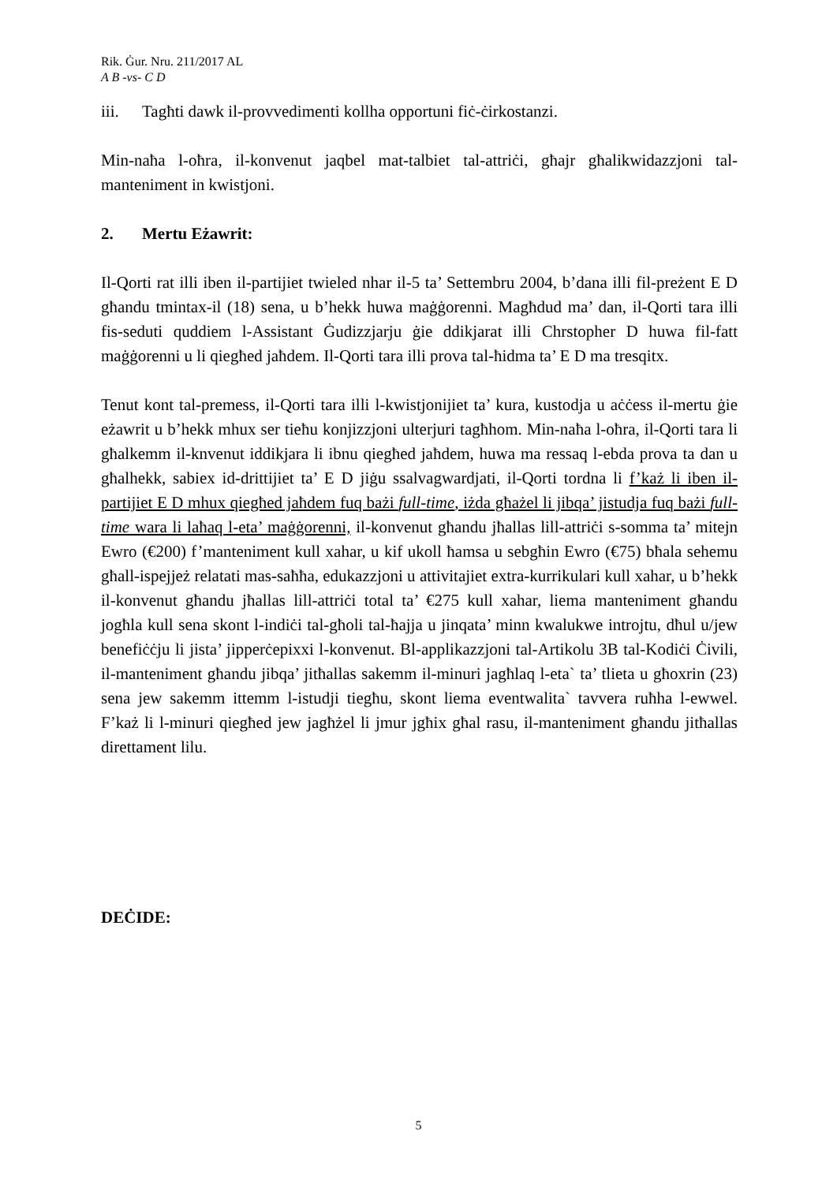Rik. Ġur. Nru. 211/2017 AL
A B -vs- C D
iii. Tagħti dawk il-provvedimenti kollha opportuni fiċ-ċirkostanzi.
Min-naħa l-oħra, il-konvenut jaqbel mat-talbiet tal-attriċi, għajr għalikwidazzjoni tal-manteniment in kwistjoni.
2. Mertu Eżawrit:
Il-Qorti rat illi iben il-partijiet twieled nhar il-5 ta’ Settembru 2004, b’dana illi fil-preżent E D għandu tmintax-il (18) sena, u b’hekk huwa maġġorenni. Magħdud ma’ dan, il-Qorti tara illi fis-seduti quddiem l-Assistant Ġudizzjarju ġie ddikjarat illi Chrstopher D huwa fil-fatt maġġorenni u li qiegħed jaħdem. Il-Qorti tara illi prova tal-ħidma ta’ E D ma tresqitx.
Tenut kont tal-premess, il-Qorti tara illi l-kwistjonijiet ta’ kura, kustodja u aċċess il-mertu ġie eżawrit u b’hekk mhux ser tieħu konjizzjoni ulterjuri tagħhom. Min-naħa l-oħra, il-Qorti tara li għalkemm il-knvenut iddikjara li ibnu qiegħed jaħdem, huwa ma ressaq l-ebda prova ta dan u għalhekk, sabiex id-drittijiet ta’ E D jiġu ssalvagwardjati, il-Qorti tordna li f’każ li iben il-partijiet E D mhux qiegħed jaħdem fuq bażi full-time, iżda għażel li jibqa’ jistudja fuq bażi full-time wara li laħaq l-eta’ maġġorenni, il-konvenut għandu jħallas lill-attriċi s-somma ta’ mitejn Ewro (€200) f’manteniment kull xahar, u kif ukoll ħamsa u sebgħin Ewro (€75) bħala sehemu għall-ispejjeż relatati mas-saħħa, edukazzjoni u attivitajiet extra-kurrikulari kull xahar, u b’hekk il-konvenut għandu jħallas lill-attriċi total ta’ €275 kull xahar, liema manteniment għandu jogħla kull sena skont l-indiċi tal-għoli tal-ħajja u jinqata’ minn kwalukwe introjtu, dħul u/jew benefiċċju li jista’ jipperċepixxi l-konvenut. Bl-applikazzjoni tal-Artikolu 3B tal-Kodiċi Ċivili, il-manteniment għandu jibqa’ jitħallas sakemm il-minuri jagħlaq l-eta` ta’ tlieta u għoxrin (23) sena jew sakemm ittemm l-istudji tiegħu, skont liema eventwalita` tavvera ruħha l-ewwel. F’każ li l-minuri qiegħed jew jagħżel li jmur jgħix għal rasu, il-manteniment għandu jitħallas direttament lilu.
DEĊIDE:
5